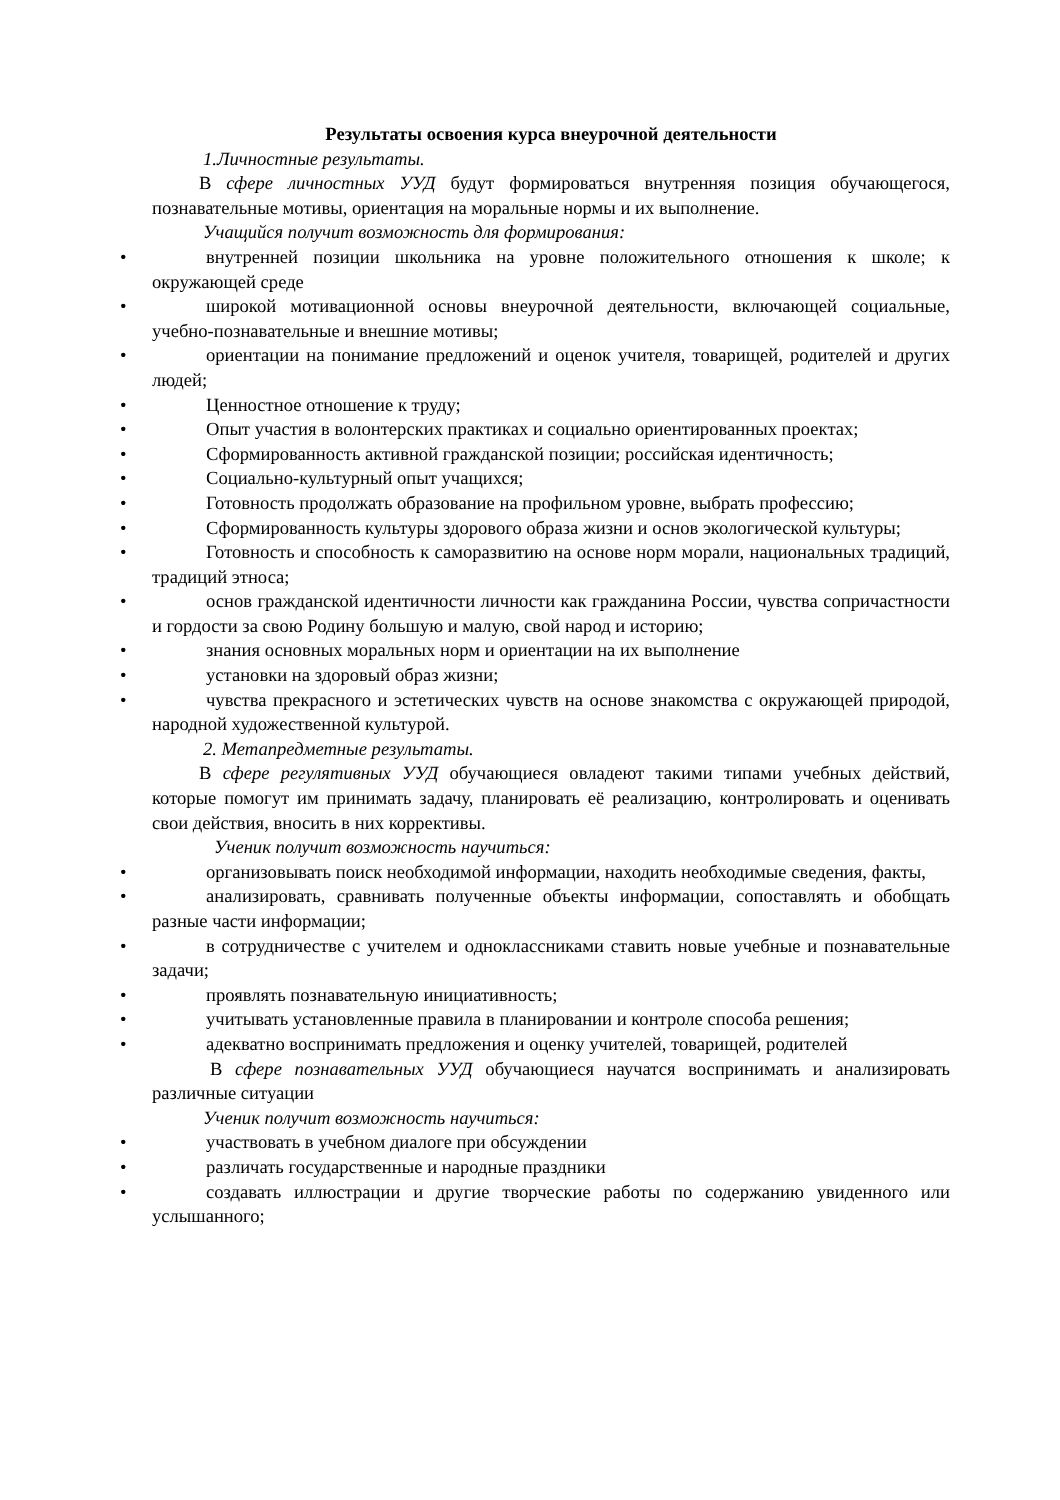Результаты освоения курса внеурочной деятельности
1.Личностные результаты.
В сфере личностных УУД будут формироваться внутренняя позиция обучающегося, познавательные мотивы, ориентация на моральные нормы и их выполнение.
Учащийся получит возможность для формирования:
• внутренней позиции школьника на уровне положительного отношения к школе; к окружающей среде
• широкой мотивационной основы внеурочной деятельности, включающей социальные, учебно-познавательные и внешние мотивы;
• ориентации на понимание предложений и оценок учителя, товарищей, родителей и других людей;
• Ценностное отношение к труду;
• Опыт участия в волонтерских практиках и социально ориентированных проектах;
• Сформированность активной гражданской позиции; российская идентичность;
• Социально-культурный опыт учащихся;
• Готовность продолжать образование на профильном уровне, выбрать профессию;
• Сформированность культуры здорового образа жизни и основ экологической культуры;
• Готовность и способность к саморазвитию на основе норм морали, национальных традиций, традиций этноса;
• основ гражданской идентичности личности как гражданина России, чувства сопричастности и гордости за свою Родину большую и малую, свой народ и историю;
• знания основных моральных норм и ориентации на их выполнение
• установки на здоровый образ жизни;
• чувства прекрасного и эстетических чувств на основе знакомства с окружающей природой, народной художественной культурой.
2. Метапредметные результаты.
В сфере регулятивных УУД обучающиеся овладеют такими типами учебных действий, которые помогут им принимать задачу, планировать её реализацию, контролировать и оценивать свои действия, вносить в них коррективы.
Ученик получит возможность научиться:
• организовывать поиск необходимой информации, находить необходимые сведения, факты,
• анализировать, сравнивать полученные объекты информации, сопоставлять и обобщать разные части информации;
• в сотрудничестве с учителем и одноклассниками ставить новые учебные и познавательные задачи;
• проявлять познавательную инициативность;
• учитывать установленные правила в планировании и контроле способа решения;
• адекватно воспринимать предложения и оценку учителей, товарищей, родителей
В сфере познавательных УУД обучающиеся научатся воспринимать и анализировать различные ситуации
Ученик получит возможность научиться:
• участвовать в учебном диалоге при обсуждении
• различать государственные и народные праздники
• создавать иллюстрации и другие творческие работы по содержанию увиденного или услышанного;